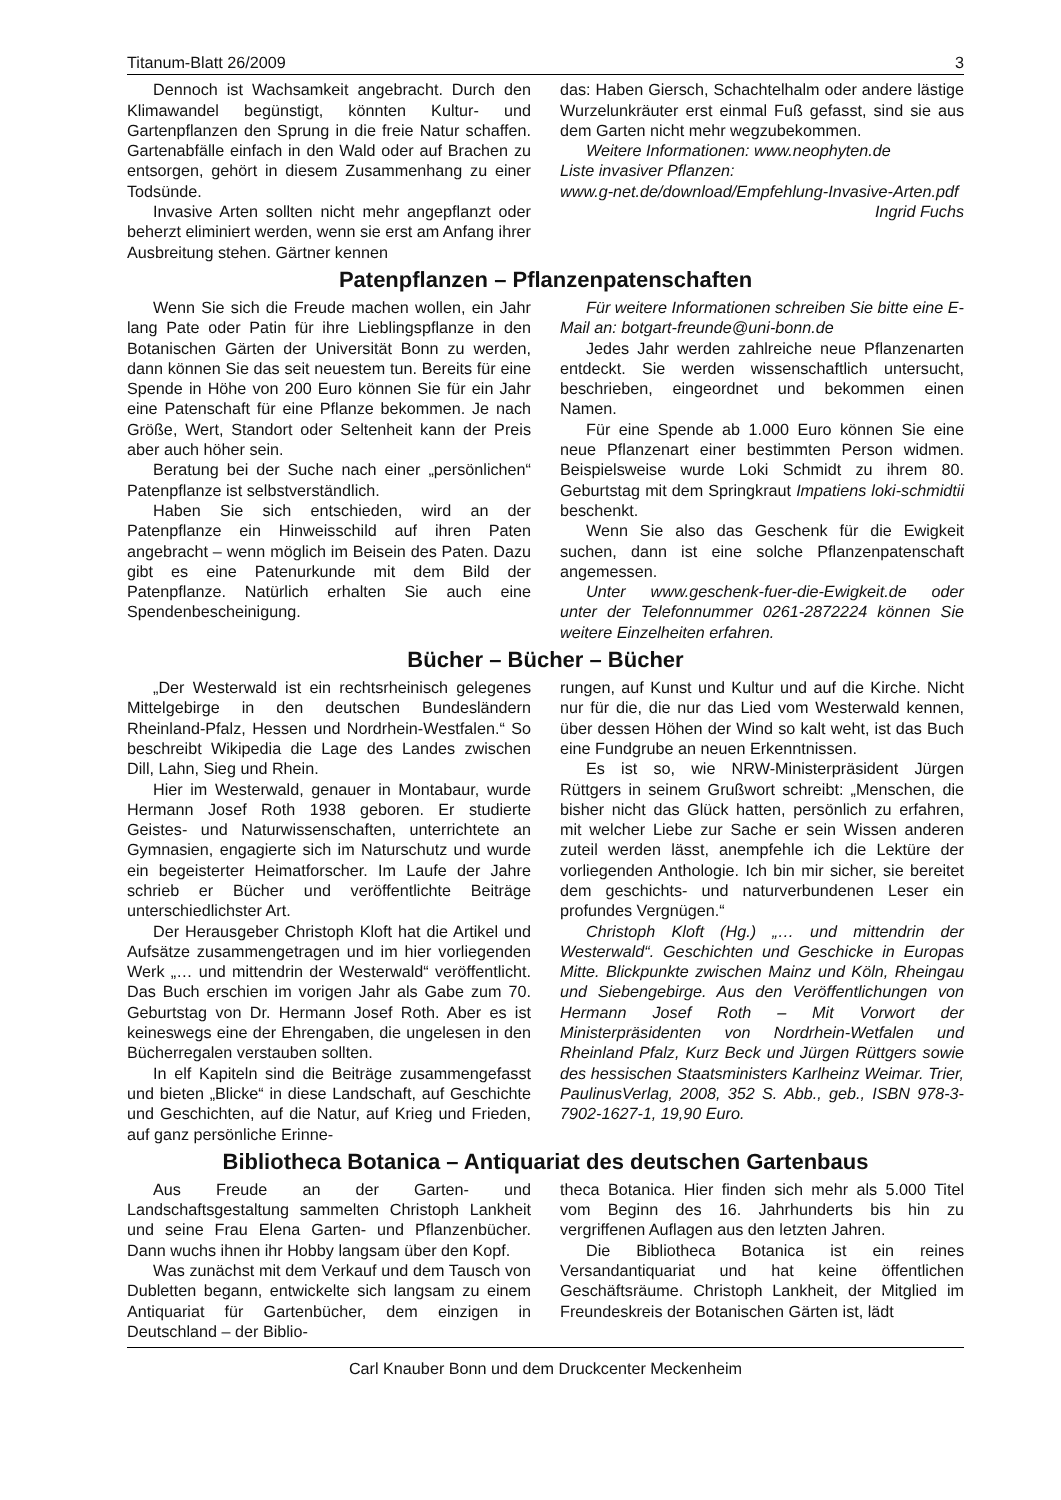Titanum-Blatt 26/2009 3
Dennoch ist Wachsamkeit angebracht. Durch den Klimawandel begünstigt, könnten Kultur- und Gartenpflanzen den Sprung in die freie Natur schaffen. Gartenabfälle einfach in den Wald oder auf Brachen zu entsorgen, gehört in diesem Zusammenhang zu einer Todsünde.
Invasive Arten sollten nicht mehr angepflanzt oder beherzt eliminiert werden, wenn sie erst am Anfang ihrer Ausbreitung stehen. Gärtner kennen
das: Haben Giersch, Schachtelhalm oder andere lästige Wurzelunkräuter erst einmal Fuß gefasst, sind sie aus dem Garten nicht mehr wegzubekommen.
Weitere Informationen: www.neophyten.de
Liste invasiver Pflanzen:
www.g-net.de/download/Empfehlung-Invasive-Arten.pdf
Ingrid Fuchs
Patenpflanzen – Pflanzenpatenschaften
Wenn Sie sich die Freude machen wollen, ein Jahr lang Pate oder Patin für ihre Lieblingspflanze in den Botanischen Gärten der Universität Bonn zu werden, dann können Sie das seit neuestem tun. Bereits für eine Spende in Höhe von 200 Euro können Sie für ein Jahr eine Patenschaft für eine Pflanze bekommen. Je nach Größe, Wert, Standort oder Seltenheit kann der Preis aber auch höher sein.
Beratung bei der Suche nach einer „persönlichen“ Patenpflanze ist selbstverständlich.
Haben Sie sich entschieden, wird an der Patenpflanze ein Hinweisschild auf ihren Paten angebracht – wenn möglich im Beisein des Paten. Dazu gibt es eine Patenurkunde mit dem Bild der Patenpflanze. Natürlich erhalten Sie auch eine Spendenbescheinigung.
Für weitere Informationen schreiben Sie bitte eine E-Mail an: botgart-freunde@uni-bonn.de
Jedes Jahr werden zahlreiche neue Pflanzenarten entdeckt. Sie werden wissenschaftlich untersucht, beschrieben, eingeordnet und bekommen einen Namen.
Für eine Spende ab 1.000 Euro können Sie eine neue Pflanzenart einer bestimmten Person widmen. Beispielsweise wurde Loki Schmidt zu ihrem 80. Geburtstag mit dem Springkraut Impatiens loki-schmidtii beschenkt.
Wenn Sie also das Geschenk für die Ewigkeit suchen, dann ist eine solche Pflanzenpatenschaft angemessen.
Unter www.geschenk-fuer-die-Ewigkeit.de oder unter der Telefonnummer 0261-2872224 können Sie weitere Einzelheiten erfahren.
Bücher – Bücher – Bücher
„Der Westerwald ist ein rechtsrheinisch gelegenes Mittelgebirge in den deutschen Bundesländern Rheinland-Pfalz, Hessen und Nordrhein-Westfalen.“ So beschreibt Wikipedia die Lage des Landes zwischen Dill, Lahn, Sieg und Rhein.
Hier im Westerwald, genauer in Montabaur, wurde Hermann Josef Roth 1938 geboren. Er studierte Geistes- und Naturwissenschaften, unterrichtete an Gymnasien, engagierte sich im Naturschutz und wurde ein begeisterter Heimatforscher. Im Laufe der Jahre schrieb er Bücher und veröffentlichte Beiträge unterschiedlichster Art.
Der Herausgeber Christoph Kloft hat die Artikel und Aufsätze zusammengetragen und im hier vorliegenden Werk „… und mittendrin der Westerwald“ veröffentlicht. Das Buch erschien im vorigen Jahr als Gabe zum 70. Geburtstag von Dr. Hermann Josef Roth. Aber es ist keineswegs eine der Ehrengaben, die ungelesen in den Bücherregalen verstauben sollten.
In elf Kapiteln sind die Beiträge zusammengefasst und bieten „Blicke“ in diese Landschaft, auf Geschichte und Geschichten, auf die Natur, auf Krieg und Frieden, auf ganz persönliche Erinne-
rungen, auf Kunst und Kultur und auf die Kirche. Nicht nur für die, die nur das Lied vom Westerwald kennen, über dessen Höhen der Wind so kalt weht, ist das Buch eine Fundgrube an neuen Erkenntnissen.
Es ist so, wie NRW-Ministerpräsident Jürgen Rüttgers in seinem Grußwort schreibt: „Menschen, die bisher nicht das Glück hatten, persönlich zu erfahren, mit welcher Liebe zur Sache er sein Wissen anderen zuteil werden lässt, anempfehle ich die Lektüre der vorliegenden Anthologie. Ich bin mir sicher, sie bereitet dem geschichts- und naturverbundenen Leser ein profundes Vergnügen.“
Christoph Kloft (Hg.) „… und mittendrin der Westerwald“. Geschichten und Geschicke in Europas Mitte. Blickpunkte zwischen Mainz und Köln, Rheingau und Siebengebirge. Aus den Veröffentlichungen von Hermann Josef Roth – Mit Vorwort der Ministerpräsidenten von Nordrhein-Wetfalen und Rheinland Pfalz, Kurz Beck und Jürgen Rüttgers sowie des hessischen Staatsministers Karlheinz Weimar. Trier, PaulinusVerlag, 2008, 352 S. Abb., geb., ISBN 978-3-7902-1627-1, 19,90 Euro.
Bibliotheca Botanica – Antiquariat des deutschen Gartenbaus
Aus Freude an der Garten- und Landschaftsgestaltung sammelten Christoph Lankheit und seine Frau Elena Garten- und Pflanzenbücher. Dann wuchs ihnen ihr Hobby langsam über den Kopf.
Was zunächst mit dem Verkauf und dem Tausch von Dubletten begann, entwickelte sich langsam zu einem Antiquariat für Gartenbücher, dem einzigen in Deutschland – der Biblio-
theca Botanica. Hier finden sich mehr als 5.000 Titel vom Beginn des 16. Jahrhunderts bis hin zu vergriffenen Auflagen aus den letzten Jahren.
Die Bibliotheca Botanica ist ein reines Versandantiquariat und hat keine öffentlichen Geschäftsräume. Christoph Lankheit, der Mitglied im Freundeskreis der Botanischen Gärten ist, lädt
Carl Knauber Bonn und dem Druckcenter Meckenheim